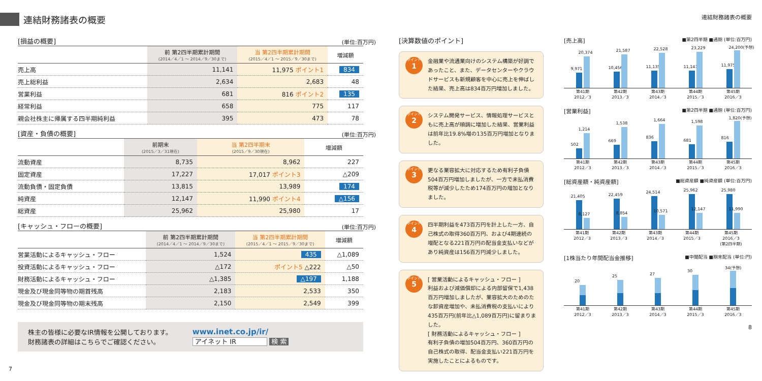連結財務諸表の概要
[損益の概要] (単位:百万円)
| | 前 第2四半期累計期間 (2014／4／1 ～ 2014／9／30まで) | 当 第2四半期累計期間 (2015／4／1 ～ 2015／9／30まで) | 増減額 |
| --- | --- | --- | --- |
| 売上高 | 11,141 | 11,975 ポイント1 | 834 |
| 売上総利益 | 2,634 | 2,683 | 48 |
| 営業利益 | 681 | 816 ポイント2 | 135 |
| 経常利益 | 658 | 775 | 117 |
| 親会社株主に帰属する四半期純利益 | 395 | 473 | 78 |
[資産・負債の概要] (単位:百万円)
| | 前期末 (2015／3／31現在) | 当 第2四半期末 (2015／9／30現在) | 増減額 |
| --- | --- | --- | --- |
| 流動資産 | 8,735 | 8,962 | 227 |
| 固定資産 | 17,227 | 17,017 ポイント3 | △209 |
| 流動負債・固定負債 | 13,815 | 13,989 | 174 |
| 純資産 | 12,147 | 11,990 ポイント4 | △156 |
| 総資産 | 25,962 | 25,980 | 17 |
[キャッシュ・フローの概要] (単位:百万円)
| | 前 第2四半期累計期間 (2014／4／1 ～ 2014／9／30まで) | 当 第2四半期累計期間 (2015／4／1 ～ 2015／9／30まで) | 増減額 |
| --- | --- | --- | --- |
| 営業活動によるキャッシュ・フロー | 1,524 | 435 | △1,089 |
| 投資活動によるキャッシュ・フロー | △172 | ポイント5 △222 | △50 |
| 財務活動によるキャッシュ・フロー | △1,385 | △197 | 1,188 |
| 現金及び現金同等物の期首残高 | 2,183 | 2,533 | 350 |
| 現金及び現金同等物の期末残高 | 2,150 | 2,549 | 399 |
株主の皆様に必要なIR情報を公開しております。
財務諸表の詳細はこちらでご確認ください。
www.inet.co.jp/ir/
アイネット IR 検 索
7
[決算数値のポイント]
ポイント
1
金融業や流通業向けのシステム構築が好調であったこと、また、データセンターやクラウドサービスも新規顧客を中心に売上を伸ばした結果、売上高は834百万円増加しました。
ポイント
2
システム開発サービス、情報処理サービスともに売上高が順調に増加した結果、営業利益は前年比19.8%増の135百万円増加となりました。
ポイント
3
更なる業容拡大に対応するため有利子負債504百万円増加しましたが、一方で未払消費税等が減少したため174百万円の増加となりました。
ポイント
4
四半期利益を473百万円を計上した一方、自己株式の取得360百万円、および4期連続の増配となる221百万円の配当金支払いなどがあり純資産は156百万円減少しました。
ポイント
5
[ 営業活動によるキャッシュ・フロー ]
利益および減価償却による内部留保で1,438百万円増加しましたが、業容拡大のためのたな卸資産増加や、未払消費税の支払いにより435百万円(前年比△1,089百万円)に留まりました。
[ 財務活動によるキャッシュ・フロー ]
有利子負債の増加504百万円、360百万円の自己株式の取得、配当金支払い221百万円を実施したことによるものです。
連結財務諸表の概要
[売上高] ■第2四半期 ■通期 (単位:百万円)
9,971
20,374
10,456
21,587
11,135
22,528
11,141
23,229
11,975
24,200(予想)
第41期
2012／3
第42期
2013／3
第43期
2014／3
第44期
2015／3
第45期
2016／3
[営業利益] ■第2四半期 ■通期 (単位:百万円)
502
1,214
669
1,538
836
1,664
681
1,598
816
1,820(予想)
第41期
2012／3
第42期
2013／3
第43期
2014／3
第44期
2015／3
第45期
2016／3
[総資産額・純資産額] ■総資産額 ■純資産額 (単位:百万円)
21,405
8,127
22,459
8,854
24,514
10,571
25,962
12,147
25,980
11,990
第41期
2012／3
第42期
2013／3
第43期
2014／3
第44期
2015／3
第45期
2016／3
(第2四半期)
[1株当たり年間配当金推移] ■中間配当 ■期末配当 (単位:円)
20
25
27
30
34(予想)
第41期
2012／3
第42期
2013／3
第43期
2014／3
第44期
2015／3
第45期
2016／3
8